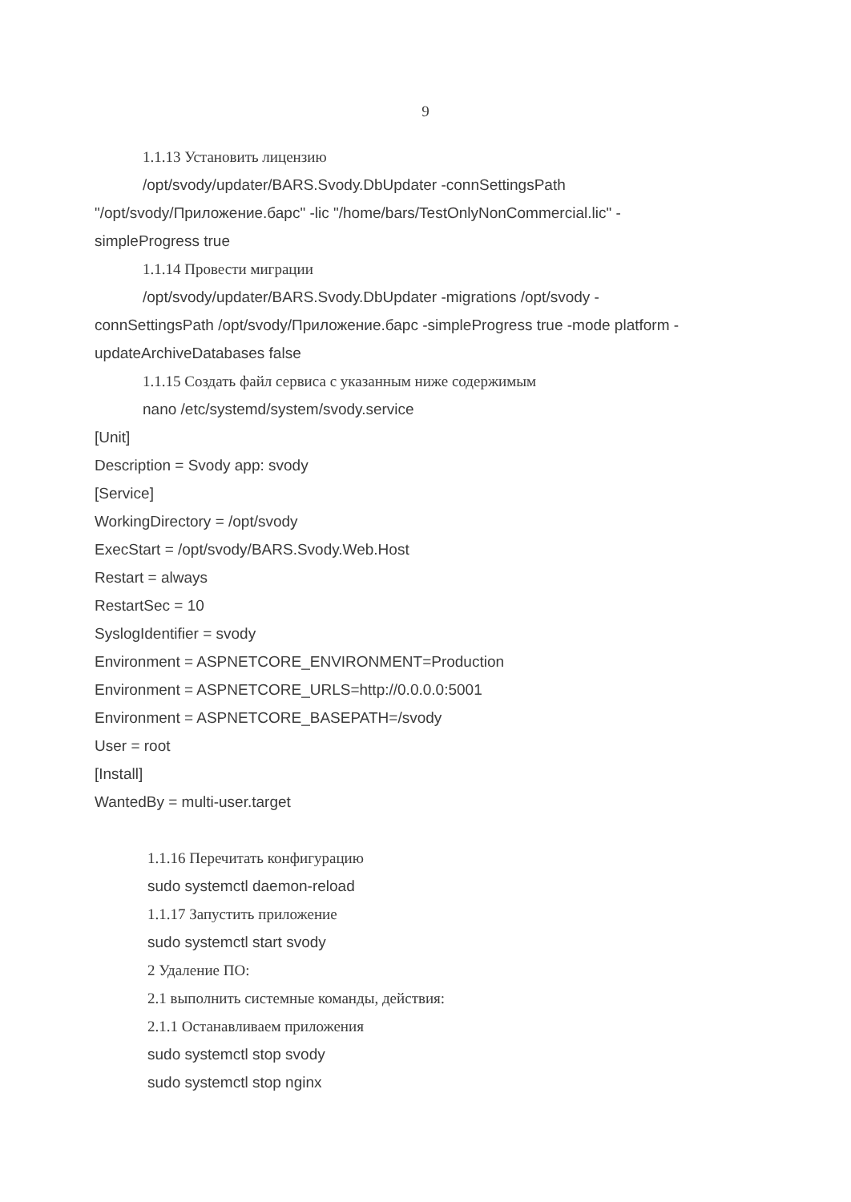9
1.1.13 Установить лицензию
/opt/svody/updater/BARS.Svody.DbUpdater -connSettingsPath
"/opt/svody/Приложение.барс" -lic "/home/bars/TestOnlyNonCommercial.lic" -
simpleProgress true
1.1.14 Провести миграции
/opt/svody/updater/BARS.Svody.DbUpdater -migrations /opt/svody -
connSettingsPath /opt/svody/Приложение.барс -simpleProgress true -mode platform -
updateArchiveDatabases false
1.1.15 Создать файл сервиса с указанным ниже содержимым
nano /etc/systemd/system/svody.service
[Unit]
Description = Svody app: svody
[Service]
WorkingDirectory = /opt/svody
ExecStart = /opt/svody/BARS.Svody.Web.Host
Restart = always
RestartSec = 10
SyslogIdentifier = svody
Environment = ASPNETCORE_ENVIRONMENT=Production
Environment = ASPNETCORE_URLS=http://0.0.0.0:5001
Environment = ASPNETCORE_BASEPATH=/svody
User = root
[Install]
WantedBy = multi-user.target
1.1.16 Перечитать конфигурацию
sudo systemctl daemon-reload
1.1.17 Запустить приложение
sudo systemctl start svody
2 Удаление ПО:
2.1 выполнить системные команды, действия:
2.1.1 Останавливаем приложения
sudo systemctl stop svody
sudo systemctl stop nginx